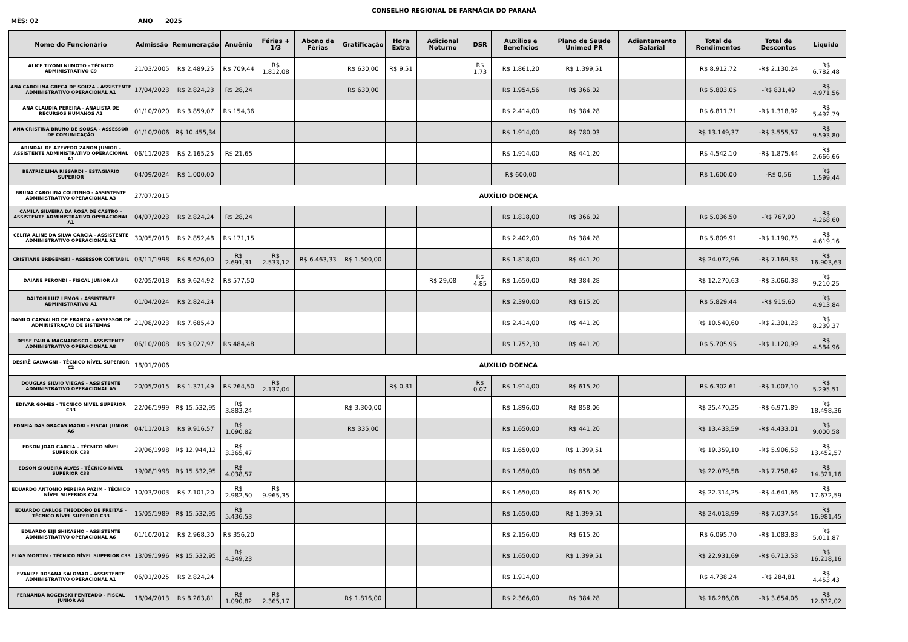CONSELHO REGIONAL DE FARMÁCIA DO PARANÁ
MÊS: 02 ANO 2025
| Nome do Funcionário | Admissão | Remuneração | Anuênio | Férias + 1/3 | Abono de Férias | Gratificação | Hora Extra | Adicional Noturno | DSR | Auxílios e Benefícios | Plano de Saude Unimed PR | Adiantamento Salarial | Total de Rendimentos | Total de Descontos | Líquido |
| --- | --- | --- | --- | --- | --- | --- | --- | --- | --- | --- | --- | --- | --- | --- | --- |
| ALICE TIYOMI NIIMOTO - TÉCNICO ADMINISTRATIVO C9 | 21/03/2005 | R$ 2.489,25 | R$ 709,44 | R$ 1.812,08 | | R$ 630,00 | R$ 9,51 | | R$ 1,73 | R$ 1.861,20 | R$ 1.399,51 | | R$ 8.912,72 | -R$ 2.130,24 | R$ 6.782,48 |
| ANA CAROLINA GRECA DE SOUZA - ASSISTENTE ADMINISTRATIVO OPERACIONAL A1 | 17/04/2023 | R$ 2.824,23 | R$ 28,24 | | | R$ 630,00 | | | | R$ 1.954,56 | R$ 366,02 | | R$ 5.803,05 | -R$ 831,49 | R$ 4.971,56 |
| ANA CLAUDIA PEREIRA - ANALISTA DE RECURSOS HUMANOS A2 | 01/10/2020 | R$ 3.859,07 | R$ 154,36 | | | | | | | R$ 2.414,00 | R$ 384,28 | | R$ 6.811,71 | -R$ 1.318,92 | R$ 5.492,79 |
| ANA CRISTINA BRUNO DE SOUSA - ASSESSOR DE COMUNICAÇÃO | 01/10/2006 | R$ 10.455,34 | | | | | | | | R$ 1.914,00 | R$ 780,03 | | R$ 13.149,37 | -R$ 3.555,57 | R$ 9.593,80 |
| ARINDAL DE AZEVEDO ZANON JUNIOR – ASSISTENTE ADMINISTRATIVO OPERACIONAL A1 | 06/11/2023 | R$ 2.165,25 | R$ 21,65 | | | | | | | R$ 1.914,00 | R$ 441,20 | | R$ 4.542,10 | -R$ 1.875,44 | R$ 2.666,66 |
| BEATRIZ LIMA RISSARDI – ESTAGIÁRIO SUPERIOR | 04/09/2024 | R$ 1.000,00 | | | | | | | | R$ 600,00 | | | R$ 1.600,00 | -R$ 0,56 | R$ 1.599,44 |
| BRUNA CAROLINA COUTINHO - ASSISTENTE ADMINISTRATIVO OPERACIONAL A3 | 27/07/2015 | AUXÍLIO DOENÇA | | | | | | | | | | | | | |
| CAMILA SILVEIRA DA ROSA DE CASTRO – ASSISTENTE ADMINISTRATIVO OPERACIONAL A1 | 04/07/2023 | R$ 2.824,24 | R$ 28,24 | | | | | | | R$ 1.818,00 | R$ 366,02 | | R$ 5.036,50 | -R$ 767,90 | R$ 4.268,60 |
| CELITA ALINE DA SILVA GARCIA - ASSISTENTE ADMINISTRATIVO OPERACIONAL A2 | 30/05/2018 | R$ 2.852,48 | R$ 171,15 | | | | | | | R$ 2.402,00 | R$ 384,28 | | R$ 5.809,91 | -R$ 1.190,75 | R$ 4.619,16 |
| CRISTIANE BREGENSKI - ASSESSOR CONTABIL | 03/11/1998 | R$ 8.626,00 | R$ 2.691,31 | R$ 2.533,12 | R$ 6.463,33 | R$ 1.500,00 | | | | R$ 1.818,00 | R$ 441,20 | | R$ 24.072,96 | -R$ 7.169,33 | R$ 16.903,63 |
| DAIANE PERONDI - FISCAL JUNIOR A3 | 02/05/2018 | R$ 9.624,92 | R$ 577,50 | | | | | R$ 29,08 | R$ 4,85 | R$ 1.650,00 | R$ 384,28 | | R$ 12.270,63 | -R$ 3.060,38 | R$ 9.210,25 |
| DALTON LUIZ LEMOS – ASSISTENTE ADMINISTRATIVO A1 | 01/04/2024 | R$ 2.824,24 | | | | | | | | R$ 2.390,00 | R$ 615,20 | | R$ 5.829,44 | -R$ 915,60 | R$ 4.913,84 |
| DANILO CARVALHO DE FRANCA – ASSESSOR DE ADMINISTRAÇÃO DE SISTEMAS | 21/08/2023 | R$ 7.685,40 | | | | | | | | R$ 2.414,00 | R$ 441,20 | | R$ 10.540,60 | -R$ 2.301,23 | R$ 8.239,37 |
| DEISE PAULA MAGNABOSCO - ASSISTENTE ADMINISTRATIVO OPERACIONAL A8 | 06/10/2008 | R$ 3.027,97 | R$ 484,48 | | | | | | | R$ 1.752,30 | R$ 441,20 | | R$ 5.705,95 | -R$ 1.120,99 | R$ 4.584,96 |
| DESIRÊ GALVAGNI - TÉCNICO NÍVEL SUPERIOR C2 | 18/01/2006 | AUXÍLIO DOENÇA | | | | | | | | | | | | | |
| DOUGLAS SILVIO VIEGAS - ASSISTENTE ADMINISTRATIVO OPERACIONAL A5 | 20/05/2015 | R$ 1.371,49 | R$ 264,50 | R$ 2.137,04 | | | R$ 0,31 | | R$ 0,07 | R$ 1.914,00 | R$ 615,20 | | R$ 6.302,61 | -R$ 1.007,10 | R$ 5.295,51 |
| EDIVAR GOMES - TÉCNICO NÍVEL SUPERIOR C33 | 22/06/1999 | R$ 15.532,95 | R$ 3.883,24 | | | R$ 3.300,00 | | | | R$ 1.896,00 | R$ 858,06 | | R$ 25.470,25 | -R$ 6.971,89 | R$ 18.498,36 |
| EDNEIA DAS GRACAS MAGRI - FISCAL JUNIOR A6 | 04/11/2013 | R$ 9.916,57 | R$ 1.090,82 | | | R$ 335,00 | | | | R$ 1.650,00 | R$ 441,20 | | R$ 13.433,59 | -R$ 4.433,01 | R$ 9.000,58 |
| EDSON JOAO GARCIA - TÉCNICO NÍVEL SUPERIOR C33 | 29/06/1998 | R$ 12.944,12 | R$ 3.365,47 | | | | | | | R$ 1.650,00 | R$ 1.399,51 | | R$ 19.359,10 | -R$ 5.906,53 | R$ 13.452,57 |
| EDSON SIQUEIRA ALVES - TÉCNICO NÍVEL SUPERIOR C33 | 19/08/1998 | R$ 15.532,95 | R$ 4.038,57 | | | | | | | R$ 1.650,00 | R$ 858,06 | | R$ 22.079,58 | -R$ 7.758,42 | R$ 14.321,16 |
| EDUARDO ANTONIO PEREIRA PAZIM - TÉCNICO NÍVEL SUPERIOR C24 | 10/03/2003 | R$ 7.101,20 | R$ 2.982,50 | R$ 9.965,35 | | | | | | R$ 1.650,00 | R$ 615,20 | | R$ 22.314,25 | -R$ 4.641,66 | R$ 17.672,59 |
| EDUARDO CARLOS THEODORO DE FREITAS - TÉCNICO NÍVEL SUPERIOR C33 | 15/05/1989 | R$ 15.532,95 | R$ 5.436,53 | | | | | | | R$ 1.650,00 | R$ 1.399,51 | | R$ 24.018,99 | -R$ 7.037,54 | R$ 16.981,45 |
| EDUARDO EIJI SHIKASHO - ASSISTENTE ADMINISTRATIVO OPERACIONAL A6 | 01/10/2012 | R$ 2.968,30 | R$ 356,20 | | | | | | | R$ 2.156,00 | R$ 615,20 | | R$ 6.095,70 | -R$ 1.083,83 | R$ 5.011,87 |
| ELIAS MONTIN - TÉCNICO NÍVEL SUPERIOR C33 | 13/09/1996 | R$ 15.532,95 | R$ 4.349,23 | | | | | | | R$ 1.650,00 | R$ 1.399,51 | | R$ 22.931,69 | -R$ 6.713,53 | R$ 16.218,16 |
| EVANIZE ROSANA SALOMAO – ASSISTENTE ADMINISTRATIVO OPERACIONAL A1 | 06/01/2025 | R$ 2.824,24 | | | | | | | | R$ 1.914,00 | | | R$ 4.738,24 | -R$ 284,81 | R$ 4.453,43 |
| FERNANDA ROGENSKI PENTEADO - FISCAL JUNIOR A6 | 18/04/2013 | R$ 8.263,81 | R$ 1.090,82 | R$ 2.365,17 | | R$ 1.816,00 | | | | R$ 2.366,00 | R$ 384,28 | | R$ 16.286,08 | -R$ 3.654,06 | R$ 12.632,02 |